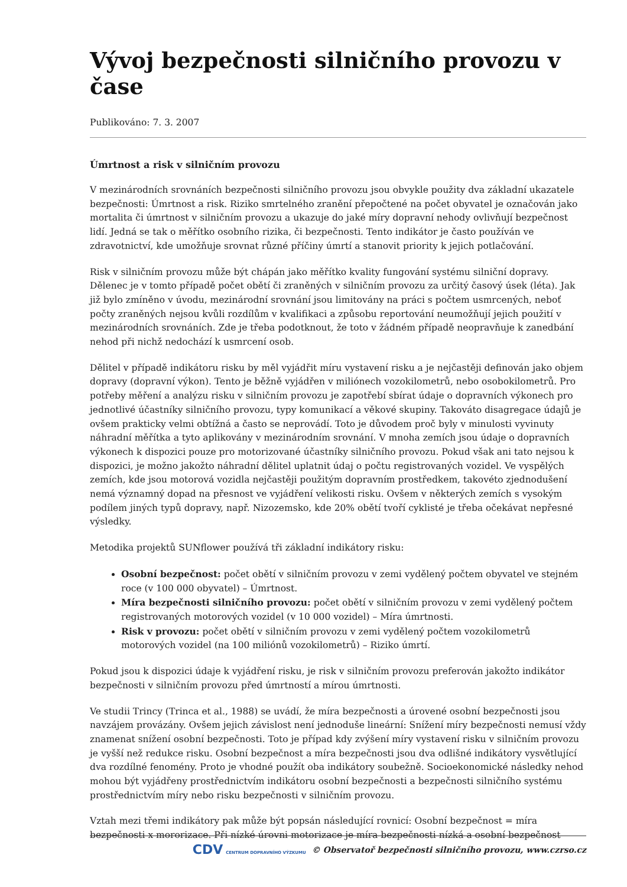Vývoj bezpečnosti silničního provozu v čase
Publikováno: 7. 3. 2007
Úmrtnost a risk v silničním provozu
V mezinárodních srovnáních bezpečnosti silničního provozu jsou obvykle použity dva základní ukazatele bezpečnosti: Úmrtnost a risk. Riziko smrtelného zranění přepočtené na počet obyvatel je označován jako mortalita či úmrtnost v silničním provozu a ukazuje do jaké míry dopravní nehody ovlivňují bezpečnost lidí. Jedná se tak o měřítko osobního rizika, či bezpečnosti. Tento indikátor je často používán ve zdravotnictví, kde umožňuje srovnat různé příčiny úmrtí a stanovit priority k jejich potlačování.
Risk v silničním provozu může být chápán jako měřítko kvality fungování systému silniční dopravy. Dělenec je v tomto případě počet obětí či zraněných v silničním provozu za určitý časový úsek (léta). Jak již bylo zmíněno v úvodu, mezinárodní srovnání jsou limitovány na práci s počtem usmrcených, neboť počty zraněných nejsou kvůli rozdílům v kvalifikaci a způsobu reportování neumožňují jejich použití v mezinárodních srovnáních. Zde je třeba podotknout, že toto v žádném případě neopravňuje k zanedbání nehod při nichž nedochází k usmrcení osob.
Dělitel v případě indikátoru risku by měl vyjádřit míru vystavení risku a je nejčastěji definován jako objem dopravy (dopravní výkon). Tento je běžně vyjádřen v miliónech vozokilometrů, nebo osobokilometrů. Pro potřeby měření a analýzu risku v silničním provozu je zapotřebí sbírat údaje o dopravních výkonech pro jednotlivé účastníky silničního provozu, typy komunikací a věkové skupiny. Takováto disagregace údajů je ovšem prakticky velmi obtížná a často se neprovádí. Toto je důvodem proč byly v minulosti vyvinuty náhradní měřítka a tyto aplikovány v mezinárodním srovnání. V mnoha zemích jsou údaje o dopravních výkonech k dispozici pouze pro motorizované účastníky silničního provozu. Pokud však ani tato nejsou k dispozici, je možno jakožto náhradní dělitel uplatnit údaj o počtu registrovaných vozidel. Ve vyspělých zemích, kde jsou motorová vozidla nejčastěji použitým dopravním prostředkem, takovéto zjednodušení nemá významný dopad na přesnost ve vyjádření velikosti risku. Ovšem v některých zemích s vysokým podílem jiných typů dopravy, např. Nizozemsko, kde 20% obětí tvoří cyklisté je třeba očekávat nepřesné výsledky.
Metodika projektů SUNflower používá tři základní indikátory risku:
Osobní bezpečnost: počet obětí v silničním provozu v zemi vydělený počtem obyvatel ve stejném roce (v 100 000 obyvatel) – Úmrtnost.
Míra bezpečnosti silničního provozu: počet obětí v silničním provozu v zemi vydělený počtem registrovaných motorových vozidel (v 10 000 vozidel) – Míra úmrtnosti.
Risk v provozu: počet obětí v silničním provozu v zemi vydělený počtem vozokilometrů motorových vozidel (na 100 miliónů vozokilometrů) – Riziko úmrtí.
Pokud jsou k dispozici údaje k vyjádření risku, je risk v silničním provozu preferován jakožto indikátor bezpečnosti v silničním provozu před úmrtností a mírou úmrtnosti.
Ve studii Trincy (Trinca et al., 1988) se uvádí, že míra bezpečnosti a úrovené osobní bezpečnosti jsou navzájem provázány. Ovšem jejich závislost není jednoduše lineární: Snížení míry bezpečnosti nemusí vždy znamenat snížení osobní bezpečnosti. Toto je případ kdy zvýšení míry vystavení risku v silničním provozu je vyšší než redukce risku. Osobní bezpečnost a míra bezpečnosti jsou dva odlišné indikátory vysvětlující dva rozdílné fenomény. Proto je vhodné použít oba indikátory soubežně. Socioekonomické následky nehod mohou být vyjádřeny prostřednictvím indikátoru osobní bezpečnosti a bezpečnosti silničního systému prostřednictvím míry nebo risku bezpečnosti v silničním provozu.
Vztah mezi třemi indikátory pak může být popsán následující rovnicí: Osobní bezpečnost = míra bezpečnosti x mororizace. Při nízké úrovni motorizace je míra bezpečnosti nízká a osobní bezpečnost
CDV CENTRUM DOPRAVNÍHO VÝZKUMU © Observatoř bezpečnosti silničního provozu, www.czrso.cz